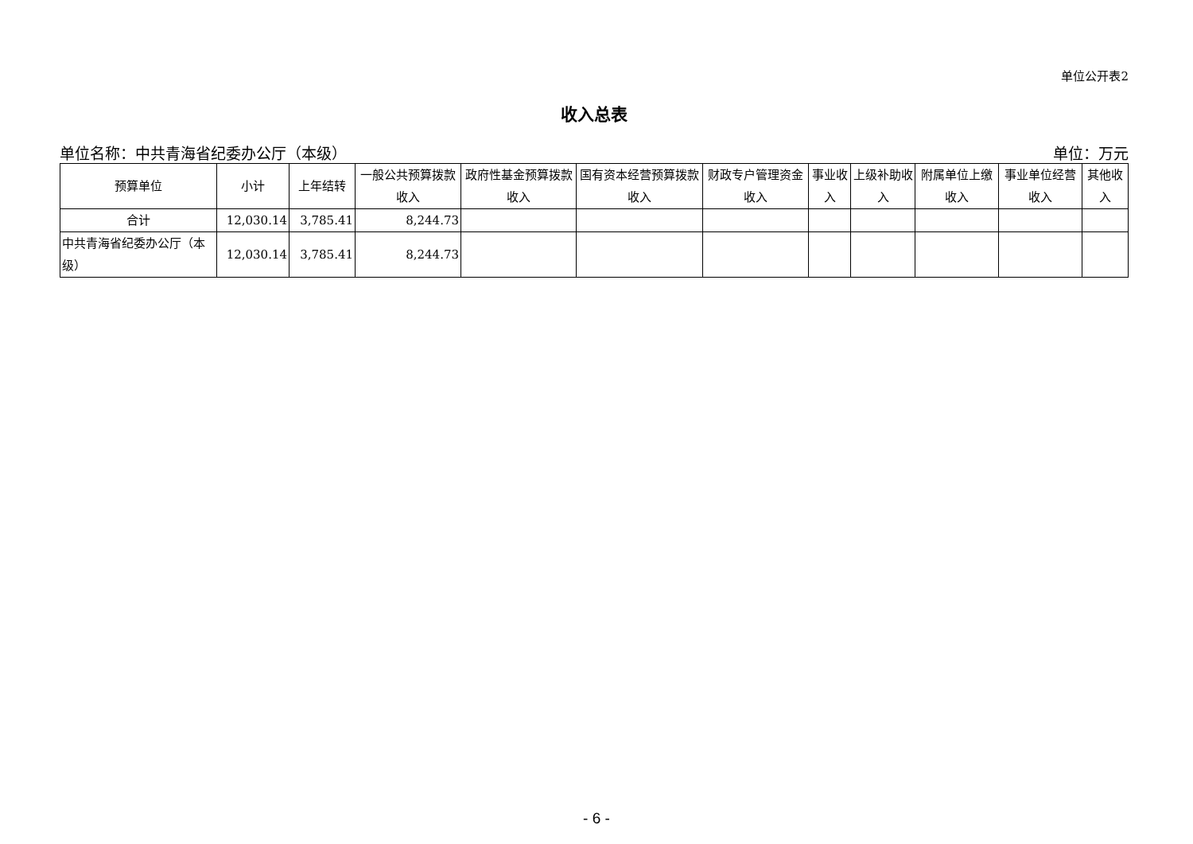单位公开表2
收入总表
单位名称：中共青海省纪委办公厅（本级） 单位：万元
| 预算单位 | 小计 | 上年结转 | 一般公共预算拨款收入 | 政府性基金预算拨款收入 | 国有资本经营预算拨款收入 | 财政专户管理资金收入 | 事业收入 | 上级补助收入 | 附属单位上缴收入 | 事业单位经营收入 | 其他收入 |
| --- | --- | --- | --- | --- | --- | --- | --- | --- | --- | --- | --- |
| 合计 | 12,030.14 | 3,785.41 | 8,244.73 | | | | | | | | |
| 中共青海省纪委办公厅（本级） | 12,030.14 | 3,785.41 | 8,244.73 | | | | | | | | |
- 6 -